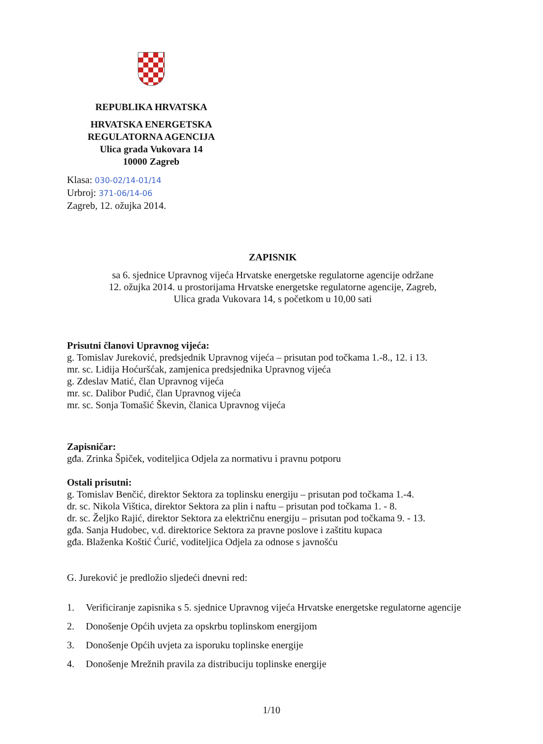REPUBLIKA HRVATSKA
HRVATSKA ENERGETSKA
REGULATORNA AGENCIJA
Ulica grada Vukovara 14
10000 Zagreb
Klasa: 030-02/14-01/14
Urbroj: 371-06/14-06
Zagreb, 12. ožujka 2014.
ZAPISNIK
sa 6. sjednice Upravnog vijeća Hrvatske energetske regulatorne agencije održane
12. ožujka 2014. u prostorijama Hrvatske energetske regulatorne agencije, Zagreb,
Ulica grada Vukovara 14, s početkom u 10,00 sati
Prisutni članovi Upravnog vijeća:
g. Tomislav Jureković, predsjednik Upravnog vijeća – prisutan pod točkama 1.-8., 12. i 13.
mr. sc. Lidija Hoćuršćak, zamjenica predsjednika Upravnog vijeća
g. Zdeslav Matić, član Upravnog vijeća
mr. sc. Dalibor Pudić, član Upravnog vijeća
mr. sc. Sonja Tomašić Škevin, članica Upravnog vijeća
Zapisničar:
gđa. Zrinka Špiček, voditeljica Odjela za normativu i pravnu potporu
Ostali prisutni:
g. Tomislav Benčić, direktor Sektora za toplinsku energiju – prisutan pod točkama 1.-4.
dr. sc. Nikola Vištica, direktor Sektora za plin i naftu – prisutan pod točkama 1. - 8.
dr. sc. Željko Rajić, direktor Sektora za električnu energiju – prisutan pod točkama 9. - 13.
gđa. Sanja Hudobec, v.d. direktorice Sektora za pravne poslove i zaštitu kupaca
gđa. Blaženka Koštić Ćurić, voditeljica Odjela za odnose s javnošću
G. Jureković je predložio sljedeći dnevni red:
1. Verificiranje zapisnika s 5. sjednice Upravnog vijeća Hrvatske energetske regulatorne agencije
2. Donošenje Općih uvjeta za opskrbu toplinskom energijom
3. Donošenje Općih uvjeta za isporuku toplinske energije
4. Donošenje Mrežnih pravila za distribuciju toplinske energije
1/10